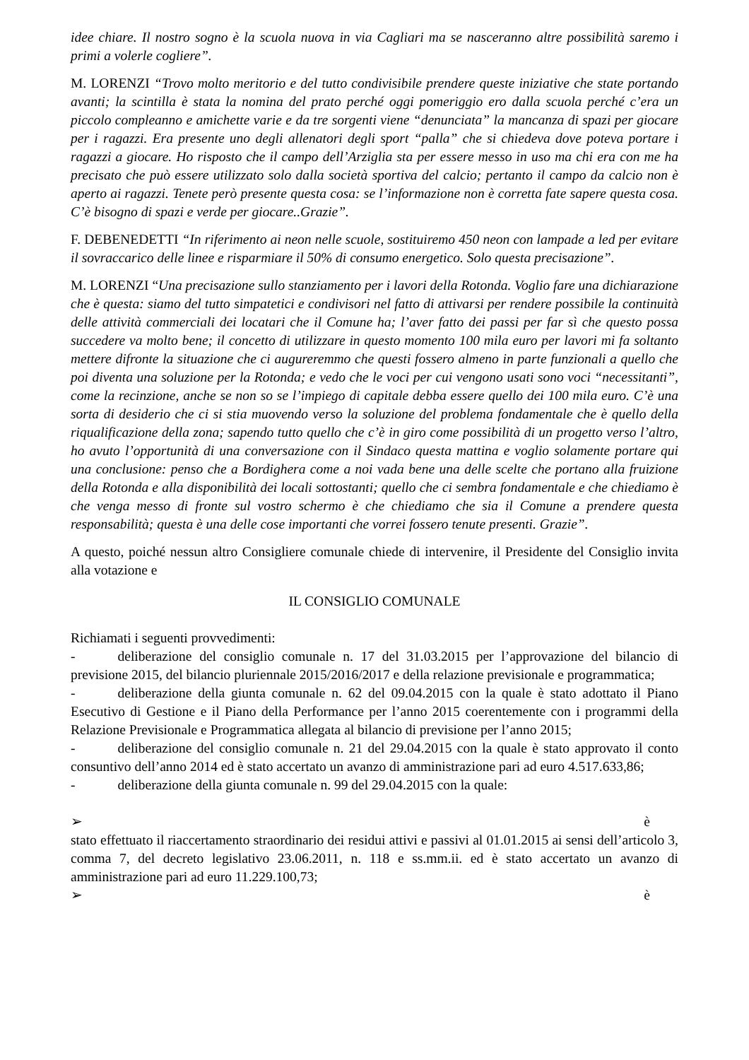idee chiare. Il nostro sogno è la scuola nuova in via Cagliari ma se nasceranno altre possibilità saremo i primi a volerle cogliere”.
M. LORENZI “Trovo molto meritorio e del tutto condivisibile prendere queste iniziative che state portando avanti; la scintilla è stata la nomina del prato perché oggi pomeriggio ero dalla scuola perché c’era un piccolo compleanno e amichette varie e da tre sorgenti viene “denunciata” la mancanza di spazi per giocare per i ragazzi. Era presente uno degli allenatori degli sport “palla” che si chiedeva dove poteva portare i ragazzi a giocare. Ho risposto che il campo dell’Arziglia sta per essere messo in uso ma chi era con me ha precisato che può essere utilizzato solo dalla società sportiva del calcio; pertanto il campo da calcio non è aperto ai ragazzi. Tenete però presente questa cosa: se l’informazione non è corretta fate sapere questa cosa. C’è bisogno di spazi e verde per giocare..Grazie”.
F. DEBENEDETTI “In riferimento ai neon nelle scuole, sostituiremo 450 neon con lampade a led per evitare il sovraccarico delle linee e risparmiare il 50% di consumo energetico. Solo questa precisazione”.
M. LORENZI “Una precisazione sullo stanziamento per i lavori della Rotonda. Voglio fare una dichiarazione che è questa: siamo del tutto simpatetici e condivisori nel fatto di attivarsi per rendere possibile la continuità delle attività commerciali dei locatari che il Comune ha; l’aver fatto dei passi per far sì che questo possa succedere va molto bene; il concetto di utilizzare in questo momento 100 mila euro per lavori mi fa soltanto mettere difronte la situazione che ci augureremmo che questi fossero almeno in parte funzionali a quello che poi diventa una soluzione per la Rotonda; e vedo che le voci per cui vengono usati sono voci “necessitanti”, come la recinzione, anche se non so se l’impiego di capitale debba essere quello dei 100 mila euro. C’è una sorta di desiderio che ci si stia muovendo verso la soluzione del problema fondamentale che è quello della riqualificazione della zona; sapendo tutto quello che c’è in giro come possibilità di un progetto verso l’altro, ho avuto l’opportunità di una conversazione con il Sindaco questa mattina e voglio solamente portare qui una conclusione: penso che a Bordighera come a noi vada bene una delle scelte che portano alla fruizione della Rotonda e alla disponibilità dei locali sottostanti; quello che ci sembra fondamentale e che chiediamo è che venga messo di fronte sul vostro schermo è che chiediamo che sia il Comune a prendere questa responsabilità; questa è una delle cose importanti che vorrei fossero tenute presenti. Grazie”.
A questo, poiché nessun altro Consigliere comunale chiede di intervenire, il Presidente del Consiglio invita alla votazione e
IL CONSIGLIO COMUNALE
Richiamati i seguenti provvedimenti:
- deliberazione del consiglio comunale n. 17 del 31.03.2015 per l’approvazione del bilancio di previsione 2015, del bilancio pluriennale 2015/2016/2017 e della relazione previsionale e programmatica;
- deliberazione della giunta comunale n. 62 del 09.04.2015 con la quale è stato adottato il Piano Esecutivo di Gestione e il Piano della Performance per l’anno 2015 coerentemente con i programmi della Relazione Previsionale e Programmatica allegata al bilancio di previsione per l’anno 2015;
- deliberazione del consiglio comunale n. 21 del 29.04.2015 con la quale è stato approvato il conto consuntivo dell’anno 2014 ed è stato accertato un avanzo di amministrazione pari ad euro 4.517.633,86;
- deliberazione della giunta comunale n. 99 del 29.04.2015 con la quale:
➢ è
stato effettuato il riaccertamento straordinario dei residui attivi e passivi al 01.01.2015 ai sensi dell’articolo 3, comma 7, del decreto legislativo 23.06.2011, n. 118 e ss.mm.ii. ed è stato accertato un avanzo di amministrazione pari ad euro 11.229.100,73;
➢ è